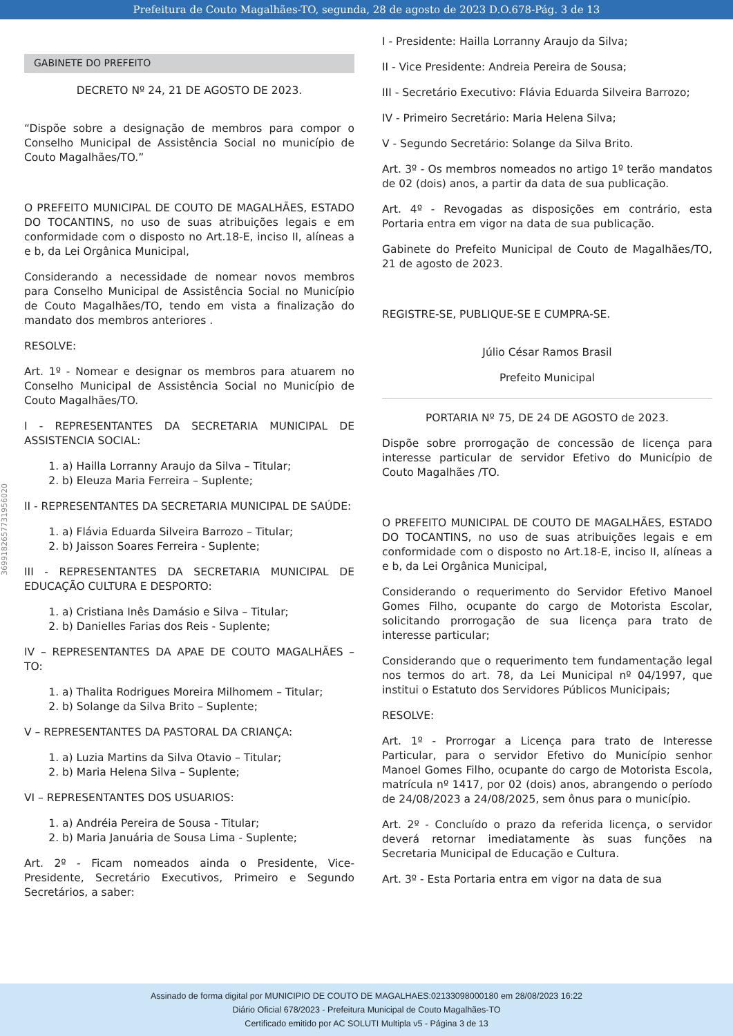Prefeitura de Couto Magalhães-TO, segunda, 28 de agosto de 2023 D.O.678-Pág. 3 de 13
369918265773195​6020
GABINETE DO PREFEITO
DECRETO Nº 24, 21 DE AGOSTO DE 2023.
“Dispõe sobre a designação de membros para compor o Conselho Municipal de Assistência Social no município de Couto Magalhães/TO.”
O PREFEITO MUNICIPAL DE COUTO DE MAGALHÃES, ESTADO DO TOCANTINS, no uso de suas atribuições legais e em conformidade com o disposto no Art.18-E, inciso II, alíneas a e b, da Lei Orgânica Municipal,
Considerando a necessidade de nomear novos membros para Conselho Municipal de Assistência Social no Município de Couto Magalhães/TO, tendo em vista a finalização do mandato dos membros anteriores .
RESOLVE:
Art. 1º - Nomear e designar os membros para atuarem no Conselho Municipal de Assistência Social no Município de Couto Magalhães/TO.
I - REPRESENTANTES DA SECRETARIA MUNICIPAL DE ASSISTENCIA SOCIAL:
1. a) Hailla Lorranny Araujo da Silva – Titular;
2. b) Eleuza Maria Ferreira – Suplente;
II - REPRESENTANTES DA SECRETARIA MUNICIPAL DE SAÚDE:
1. a) Flávia Eduarda Silveira Barrozo – Titular;
2. b) Jaisson Soares Ferreira - Suplente;
III - REPRESENTANTES DA SECRETARIA MUNICIPAL DE EDUCAÇÃO CULTURA E DESPORTO:
1. a) Cristiana Inês Damásio e Silva – Titular;
2. b) Danielles Farias dos Reis - Suplente;
IV – REPRESENTANTES DA APAE DE COUTO MAGALHÃES – TO:
1. a) Thalita Rodrigues Moreira Milhomem – Titular;
2. b) Solange da Silva Brito – Suplente;
V – REPRESENTANTES DA PASTORAL DA CRIANÇA:
1. a) Luzia Martins da Silva Otavio – Titular;
2. b) Maria Helena Silva – Suplente;
VI – REPRESENTANTES DOS USUARIOS:
1. a) Andréia Pereira de Sousa - Titular;
2. b) Maria Januária de Sousa Lima - Suplente;
Art. 2º - Ficam nomeados ainda o Presidente, Vice-Presidente, Secretário Executivos, Primeiro e Segundo Secretários, a saber:
I - Presidente: Hailla Lorranny Araujo da Silva;
II - Vice Presidente: Andreia Pereira de Sousa;
III - Secretário Executivo: Flávia Eduarda Silveira Barrozo;
IV - Primeiro Secretário: Maria Helena Silva;
V - Segundo Secretário: Solange da Silva Brito.
Art. 3º - Os membros nomeados no artigo 1º terão mandatos de 02 (dois) anos, a partir da data de sua publicação.
Art. 4º - Revogadas as disposições em contrário, esta Portaria entra em vigor na data de sua publicação.
Gabinete do Prefeito Municipal de Couto de Magalhães/TO, 21 de agosto de 2023.
REGISTRE-SE, PUBLIQUE-SE E CUMPRA-SE.
Júlio César Ramos Brasil
Prefeito Municipal
PORTARIA Nº 75, DE 24 DE AGOSTO de 2023.
Dispõe sobre prorrogação de concessão de licença para interesse particular de servidor Efetivo do Município de Couto Magalhães /TO.
O PREFEITO MUNICIPAL DE COUTO DE MAGALHÃES, ESTADO DO TOCANTINS, no uso de suas atribuições legais e em conformidade com o disposto no Art.18-E, inciso II, alíneas a e b, da Lei Orgânica Municipal,
Considerando o requerimento do Servidor Efetivo Manoel Gomes Filho, ocupante do cargo de Motorista Escolar, solicitando prorrogação de sua licença para trato de interesse particular;
Considerando que o requerimento tem fundamentação legal nos termos do art. 78, da Lei Municipal nº 04/1997, que institui o Estatuto dos Servidores Públicos Municipais;
RESOLVE:
Art. 1º - Prorrogar a Licença para trato de Interesse Particular, para o servidor Efetivo do Município senhor Manoel Gomes Filho, ocupante do cargo de Motorista Escola, matrícula nº 1417, por 02 (dois) anos, abrangendo o período de 24/08/2023 a 24/08/2025, sem ônus para o município.
Art. 2º - Concluído o prazo da referida licença, o servidor deverá retornar imediatamente às suas funções na Secretaria Municipal de Educação e Cultura.
Art. 3º - Esta Portaria entra em vigor na data de sua
Assinado de forma digital por MUNICIPIO DE COUTO DE MAGALHAES:02133098000180 em 28/08/2023 16:22
Diário Oficial 678/2023 - Prefeitura Municipal de Couto Magalhães-TO
Certificado emitido por AC SOLUTI Multipla v5 - Página 3 de 13